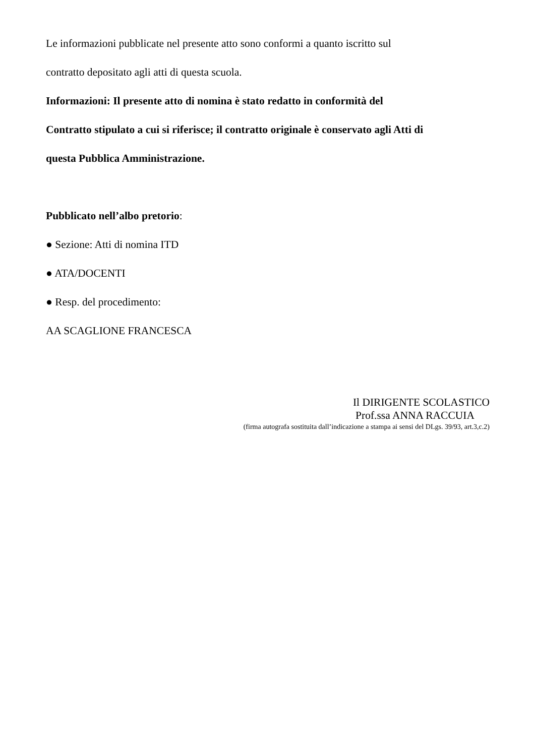Le informazioni pubblicate nel presente atto sono conformi a quanto iscritto sul
contratto depositato agli atti di questa scuola.
Informazioni: Il presente atto di nomina è stato redatto in conformità del
Contratto stipulato a cui si riferisce; il contratto originale è conservato agli Atti di
questa Pubblica Amministrazione.
Pubblicato nell’albo pretorio:
● Sezione: Atti di nomina ITD
● ATA/DOCENTI
● Resp. del procedimento:
AA SCAGLIONE FRANCESCA
Il DIRIGENTE SCOLASTICO
Prof.ssa ANNA RACCUIA
(firma autografa sostituita dall’indicazione a stampa ai sensi del DLgs. 39/93, art.3,c.2)